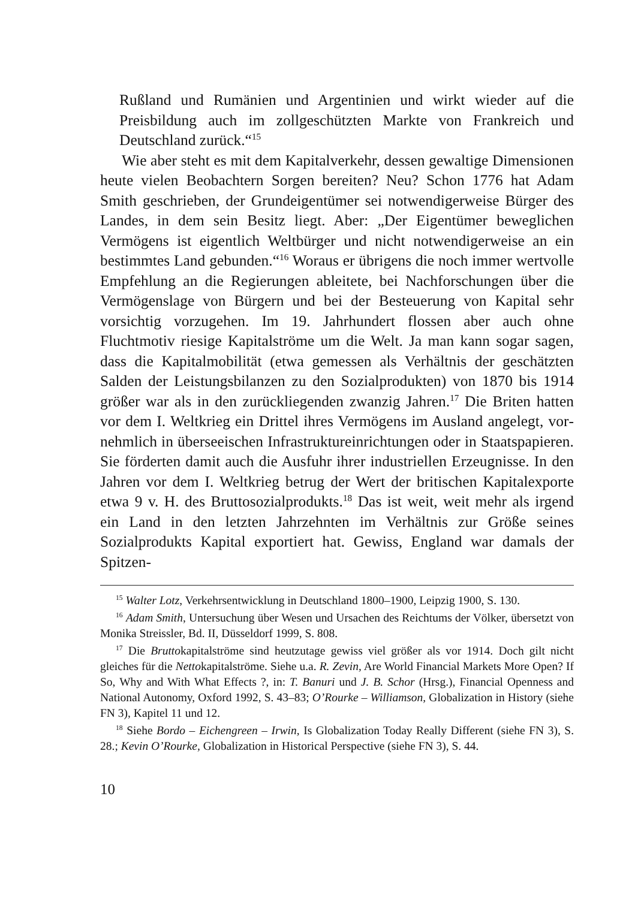Rußland und Rumänien und Argentinien und wirkt wieder auf die Preisbildung auch im zollgeschützten Markte von Frank­reich und Deutschland zurück.“<sup>15</sup>
Wie aber steht es mit dem Kapitalverkehr, dessen gewaltige Dimensionen heute vielen Beobachtern Sorgen bereiten? Neu? Schon 1776 hat Adam Smith geschrieben, der Grundeigentümer sei notwendigerweise Bürger des Landes, in dem sein Besitz liegt. Aber: „Der Eigentümer beweglichen Vermögens ist eigentlich Weltbürger und nicht notwendigerweise an ein bestimmtes Land gebunden.“<sup>16</sup> Woraus er übrigens die noch immer wertvolle Empfehlung an die Regierungen ableitete, bei Nachforschungen über die Vermögenslage von Bürgern und bei der Besteuerung von Kapital sehr vorsichtig vorzugehen. Im 19. Jahrhundert flossen aber auch ohne Fluchtmotiv riesige Kapitalströme um die Welt. Ja man kann sogar sagen, dass die Kapitalmobilität (etwa gemessen als Verhältnis der geschätzten Salden der Leistungsbilanzen zu den Sozialprodukten) von 1870 bis 1914 größer war als in den zurück­liegenden zwanzig Jahren.<sup>17</sup> Die Briten hatten vor dem I. Welt­krieg ein Drittel ihres Vermögens im Ausland angelegt, vor­nehmlich in überseeischen Infrastruktureinrichtungen oder in Staatspapieren. Sie förderten damit auch die Ausfuhr ihrer indus­triellen Erzeugnisse. In den Jahren vor dem I. Weltkrieg betrug der Wert der britischen Kapitalexporte etwa 9 v. H. des Bruttoso­zialprodukts.<sup>18</sup> Das ist weit, weit mehr als irgend ein Land in den letzten Jahrzehnten im Verhältnis zur Größe seines Sozialprodukts Kapital exportiert hat. Gewiss, England war damals der Spitzen-
<sup>15</sup> Walter Lotz, Verkehrsentwicklung in Deutschland 1800–1900, Leipzig 1900, S. 130.
<sup>16</sup> Adam Smith, Untersuchung über Wesen und Ursachen des Reichtums der Völker, übersetzt von Monika Streissler, Bd. II, Düsseldorf 1999, S. 808.
<sup>17</sup> Die Bruttokapitalströme sind heutzutage gewiss viel größer als vor 1914. Doch gilt nicht gleiches für die Nettokapitalströme. Siehe u.a. R. Zevin, Are World Financial Markets More Open? If So, Why and With What Effects ?, in: T. Banuri und J. B. Schor (Hrsg.), Financial Openness and National Autonomy, Oxford 1992, S. 43–83; O’Rourke – Williamson, Globalization in History (siehe FN 3), Kapitel 11 und 12.
<sup>18</sup> Siehe Bordo – Eichengreen – Irwin, Is Globalization Today Really Different (siehe FN 3), S. 28.; Kevin O’Rourke, Globalization in Historical Perspective (siehe FN 3), S. 44.
10